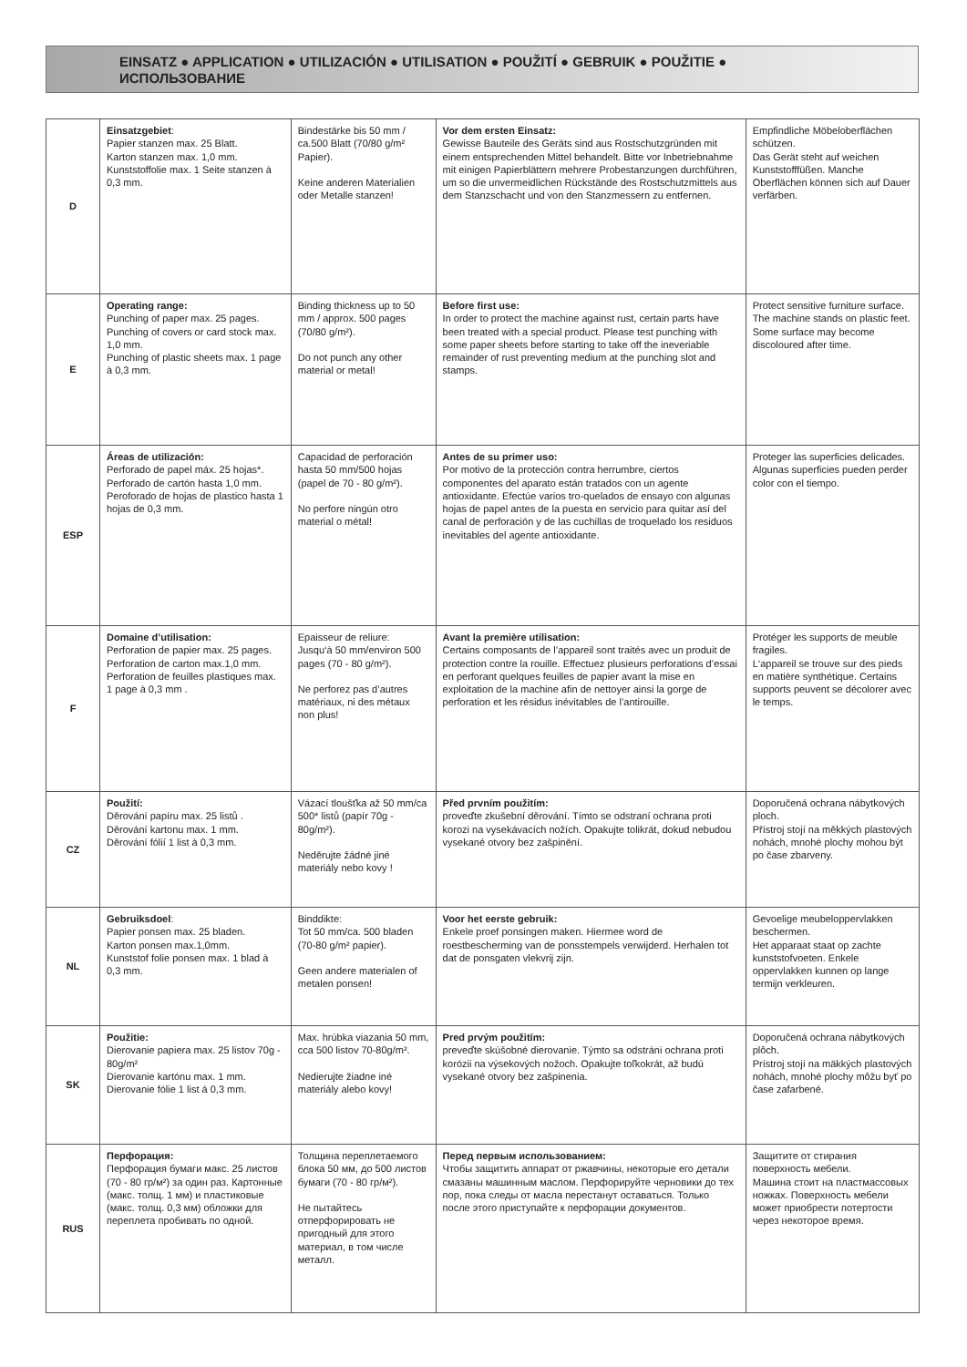EINSATZ ● APPLICATION ● UTILIZACIÓN ● UTILISATION ● POUŽITÍ ● GEBRUIK ● POUŽITIE ●
ИСПОЛЬЗОВАНИЕ
| D | Einsatzgebiet : Papier stanzen max. 25 Blatt. Karton stanzen max. 1,0 mm. Kunststoffolie max. 1 Seite stanzen à 0,3 mm. | Bindestärke bis 50 mm / ca.500 Blatt (70/80 g/m² Papier). Keine anderen Materialien oder Metalle stanzen! | Vor dem ersten Einsatz: Gewisse Bauteile des Geräts sind aus Rostschutzgründen mit einem entsprechenden Mittel behandelt. Bitte vor Inbetriebnahme mit einigen Papierblättern mehrere Probestanzungen durchführen, um so die unvermeidlichen Rückstände des Rostschutzmittels aus dem Stanzschacht und von den Stanzmessern zu entfernen. | Empfindliche Möbeloberflächen schützen. Das Gerät steht auf weichen Kunststofffüßen. Manche Oberflächen können sich auf Dauer verfärben. |
| E | Operating range: Punching of paper max. 25 pages. Punching of covers or card stock max. 1,0 mm. Punching of plastic sheets max. 1 page à 0,3 mm. | Binding thickness up to 50 mm / approx. 500 pages (70/80 g/m²). Do not punch any other material or metal! | Before first use: In order to protect the machine against rust, certain parts have been treated with a special product. Please test punching with some paper sheets before starting to take off the ineveriable remainder of rust preventing medium at the punching slot and stamps. | Protect sensitive furniture surface. The machine stands on plastic feet. Some surface may become discoloured after time. |
| ESP | Áreas de utilización: Perforado de papel máx. 25 hojas*. Perforado de cartón hasta 1,0 mm. Peroforado de hojas de plastico hasta 1 hojas de 0,3 mm. | Capacidad de perforación hasta 50 mm/500 hojas (papel de 70 - 80 g/m²). No perfore ningún otro material o métal! | Antes de su primer uso: Por motivo de la protección contra herrumbre, ciertos componentes del aparato están tratados con un agente antioxidante. Efectúe varios tro-quelados de ensayo con algunas hojas de papel antes de la puesta en servicio para quitar así del canal de perforación y de las cuchillas de troquelado los residuos inevitables del agente antioxidante. | Proteger las superficies delicades. Algunas superficies pueden perder color con el tiempo. |
| F | Domaine d’utilisation: Perforation de papier max. 25 pages. Perforation de carton max.1,0 mm. Perforation de feuilles plastiques max. 1 page à 0,3 mm . | Epaisseur de reliure: Jusqu‘à 50 mm/environ 500 pages (70 - 80 g/m²). Ne perforez pas d’autres matériaux, ni des métaux non plus! | Avant la première utilisation: Certains composants de l’appareil sont traités avec un produit de protection contre la rouille. Effectuez plusieurs perforations d’essai en perforant quelques feuilles de papier avant la mise en exploitation de la machine afin de nettoyer ainsi la gorge de perforation et les résidus inévitables de l’antirouille. | Protéger les supports de meuble fragiles. L‘appareil se trouve sur des pieds en matière synthétique. Certains supports peuvent se décolorer avec le temps. |
| CZ | Použití: Děrování papíru max. 25 listů . Děrování kartonu max. 1 mm. Děrování fólií 1 list à 0,3 mm. | Vázací tloušťka až 50 mm/ca 500* listů (papír 70g - 80g/m²). Neděrujte žádné jiné materiály nebo kovy ! | Před prvním použitím: proveďte zkušební děrování. Tímto se odstraní ochrana proti korozi na vysekávacích nožích. Opakujte tolikrát, dokud nebudou vysekané otvory bez zašpinění. | Doporučená ochrana nábytkových ploch. Přístroj stojí na měkkých plastových nohách, mnohé plochy mohou být po čase zbarveny. |
| NL | Gebruiksdoel : Papier ponsen max. 25 bladen. Karton ponsen max.1,0mm. Kunststof folie ponsen max. 1 blad à 0,3 mm. | Binddikte: Tot 50 mm/ca. 500 bladen (70-80 g/m² papier). Geen andere materialen of metalen ponsen! | Voor het eerste gebruik: Enkele proef ponsingen maken. Hiermee word de roestbescherming van de ponsstempels verwijderd. Herhalen tot dat de ponsgaten vlekvrij zijn. | Gevoelige meubeloppervlakken beschermen. Het apparaat staat op zachte kunststofvoeten. Enkele oppervlakken kunnen op lange termijn verkleuren. |
| SK | Použitie: Dierovanie papiera max. 25 listov 70g - 80g/m² Dierovanie kartónu max. 1 mm. Dierovanie fólie 1 list á 0,3 mm. | Max. hrúbka viazania 50 mm, cca 500 listov 70-80g/m². Nedierujte žiadne iné materiály alebo kovy! | Pred prvým použitím: preveďte skúšobné dierovanie. Týmto sa odstráni ochrana proti korózii na výsekových nožoch. Opakujte toľkokrát, až budú vysekané otvory bez zašpinenia. | Doporučená ochrana nábytkových plôch. Prístroj stojí na mäkkých plastových nohách, mnohé plochy môžu byť po čase zafarbené. |
| RUS | Перфорация: Перфорация бумаги макс. 25 листов (70 - 80 гр/м²) за один раз. Картонные (макс. толщ. 1 мм) и пластиковые (макс. толщ. 0,3 мм) обложки для переплета пробивать по одной. | Толщина переплетаемого блока 50 мм, до 500 листов бумаги (70 - 80 гр/м²). Не пытайтесь отперфорировать не пригодный для этого материал, в том числе металл. | Перед первым использованием: Чтобы защитить аппарат от ржавчины, некоторые его детали смазаны машинным маслом. Перфорируйте черновики до тех пор, пока следы от масла перестанут оставаться. Только после этого приступайте к перфорации документов. | Защитите от стирания поверхность мебели. Машина стоит на пластмассовых ножках. Поверхность мебели может приобрести потертости через некоторое время. |